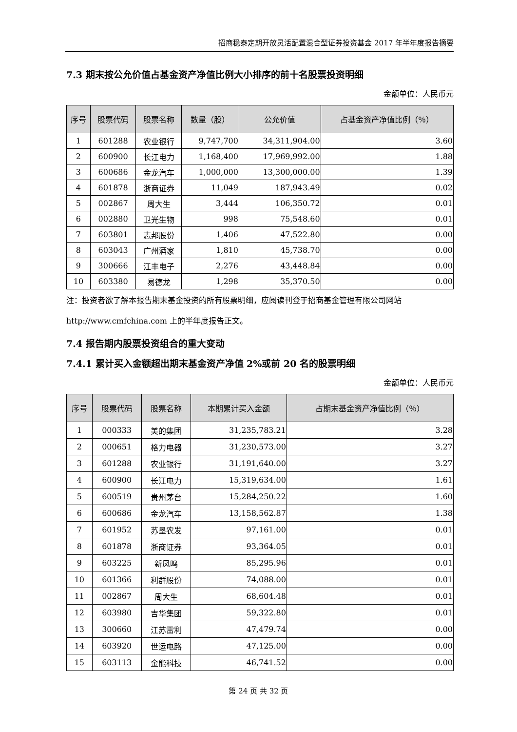招商稳泰定期开放灵活配置混合型证券投资基金 2017 年半年度报告摘要
7.3 期末按公允价值占基金资产净值比例大小排序的前十名股票投资明细
金额单位：人民币元
| 序号 | 股票代码 | 股票名称 | 数量（股） | 公允价值 | 占基金资产净值比例（％） |
| --- | --- | --- | --- | --- | --- |
| 1 | 601288 | 农业银行 | 9,747,700 | 34,311,904.00 | 3.60 |
| 2 | 600900 | 长江电力 | 1,168,400 | 17,969,992.00 | 1.88 |
| 3 | 600686 | 金龙汽车 | 1,000,000 | 13,300,000.00 | 1.39 |
| 4 | 601878 | 浙商证券 | 11,049 | 187,943.49 | 0.02 |
| 5 | 002867 | 周大生 | 3,444 | 106,350.72 | 0.01 |
| 6 | 002880 | 卫光生物 | 998 | 75,548.60 | 0.01 |
| 7 | 603801 | 志邦股份 | 1,406 | 47,522.80 | 0.00 |
| 8 | 603043 | 广州酒家 | 1,810 | 45,738.70 | 0.00 |
| 9 | 300666 | 江丰电子 | 2,276 | 43,448.84 | 0.00 |
| 10 | 603380 | 易德龙 | 1,298 | 35,370.50 | 0.00 |
注：投资者欲了解本报告期末基金投资的所有股票明细，应阅读刊登于招商基金管理有限公司网站 http://www.cmfchina.com 上的半年度报告正文。
7.4 报告期内股票投资组合的重大变动
7.4.1 累计买入金额超出期末基金资产净值 2%或前 20 名的股票明细
金额单位：人民币元
| 序号 | 股票代码 | 股票名称 | 本期累计买入金额 | 占期末基金资产净值比例（％） |
| --- | --- | --- | --- | --- |
| 1 | 000333 | 美的集团 | 31,235,783.21 | 3.28 |
| 2 | 000651 | 格力电器 | 31,230,573.00 | 3.27 |
| 3 | 601288 | 农业银行 | 31,191,640.00 | 3.27 |
| 4 | 600900 | 长江电力 | 15,319,634.00 | 1.61 |
| 5 | 600519 | 贵州茅台 | 15,284,250.22 | 1.60 |
| 6 | 600686 | 金龙汽车 | 13,158,562.87 | 1.38 |
| 7 | 601952 | 苏垦农发 | 97,161.00 | 0.01 |
| 8 | 601878 | 浙商证券 | 93,364.05 | 0.01 |
| 9 | 603225 | 新凤鸣 | 85,295.96 | 0.01 |
| 10 | 601366 | 利群股份 | 74,088.00 | 0.01 |
| 11 | 002867 | 周大生 | 68,604.48 | 0.01 |
| 12 | 603980 | 吉华集团 | 59,322.80 | 0.01 |
| 13 | 300660 | 江苏雷利 | 47,479.74 | 0.00 |
| 14 | 603920 | 世运电路 | 47,125.00 | 0.00 |
| 15 | 603113 | 金能科技 | 46,741.52 | 0.00 |
第 24 页 共 32 页